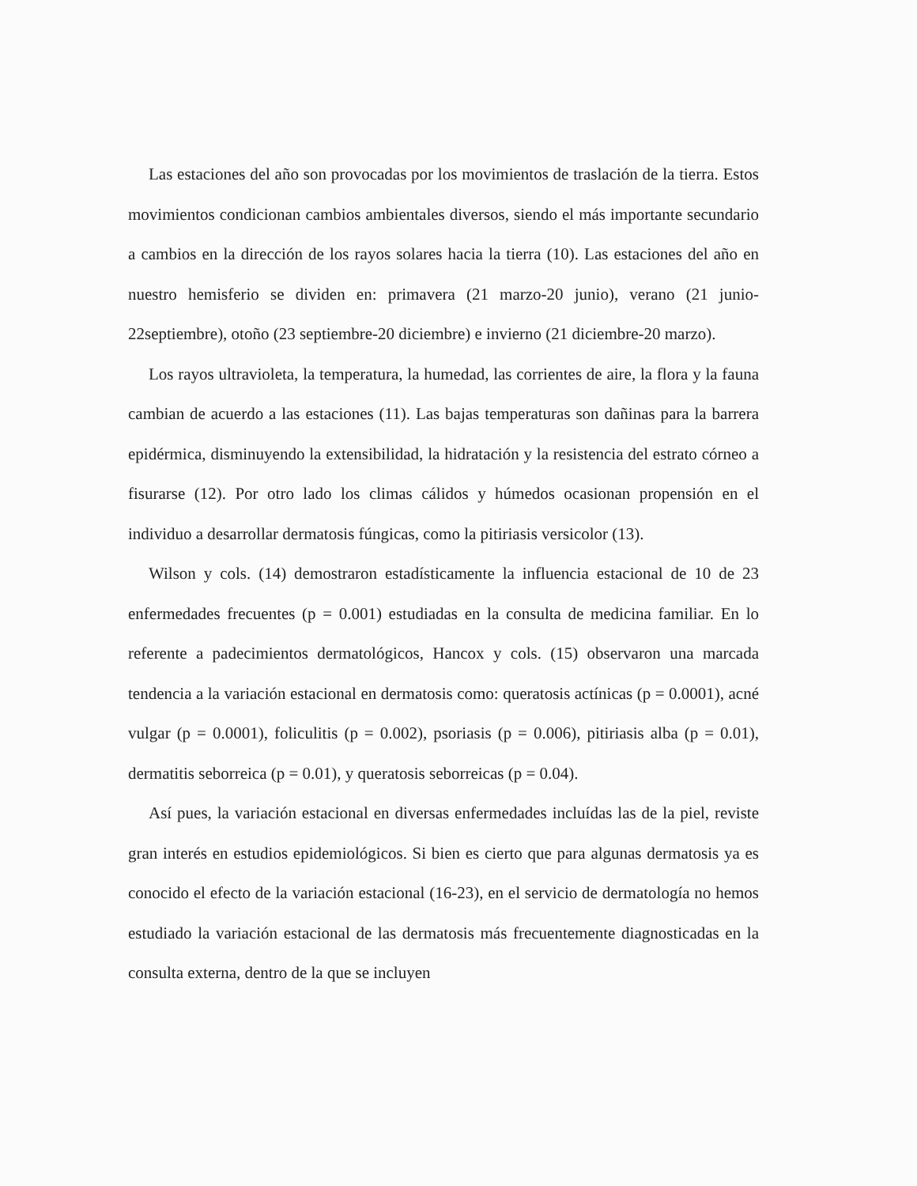Las estaciones del año son provocadas por los movimientos de traslación de la tierra. Estos movimientos condicionan cambios ambientales diversos, siendo el más importante secundario a cambios en la dirección de los rayos solares hacia la tierra (10). Las estaciones del año en nuestro hemisferio se dividen en: primavera (21 marzo-20 junio), verano (21 junio-22septiembre), otoño (23 septiembre-20 diciembre) e invierno (21 diciembre-20 marzo).
Los rayos ultravioleta, la temperatura, la humedad, las corrientes de aire, la flora y la fauna cambian de acuerdo a las estaciones (11). Las bajas temperaturas son dañinas para la barrera epidérmica, disminuyendo la extensibilidad, la hidratación y la resistencia del estrato córneo a fisurarse (12). Por otro lado los climas cálidos y húmedos ocasionan propensión en el individuo a desarrollar dermatosis fúngicas, como la pitiriasis versicolor (13).
Wilson y cols. (14) demostraron estadísticamente la influencia estacional de 10 de 23 enfermedades frecuentes (p = 0.001) estudiadas en la consulta de medicina familiar. En lo referente a padecimientos dermatológicos, Hancox y cols. (15) observaron una marcada tendencia a la variación estacional en dermatosis como: queratosis actínicas (p = 0.0001), acné vulgar (p = 0.0001), foliculitis (p = 0.002), psoriasis (p = 0.006), pitiriasis alba (p = 0.01), dermatitis seborreica (p = 0.01), y queratosis seborreicas (p = 0.04).
Así pues, la variación estacional en diversas enfermedades incluídas las de la piel, reviste gran interés en estudios epidemiológicos. Si bien es cierto que para algunas dermatosis ya es conocido el efecto de la variación estacional (16-23), en el servicio de dermatología no hemos estudiado la variación estacional de las dermatosis más frecuentemente diagnosticadas en la consulta externa, dentro de la que se incluyen